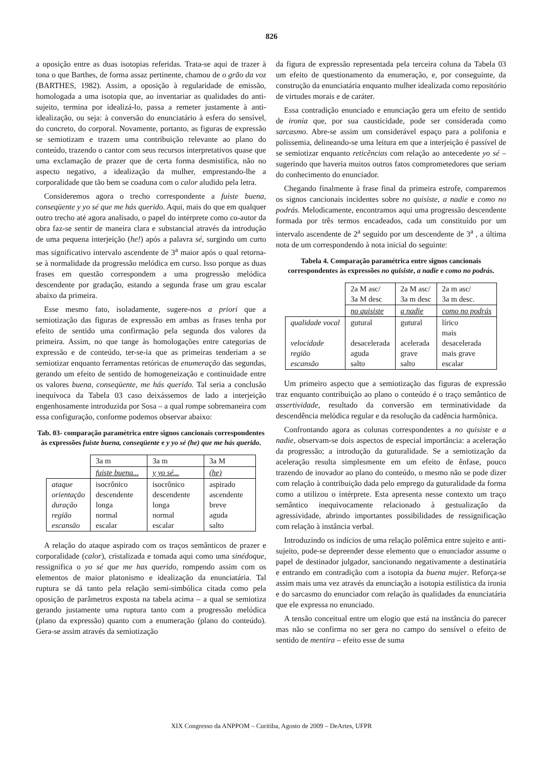826
a oposição entre as duas isotopias referidas. Trata-se aqui de trazer à tona o que Barthes, de forma assaz pertinente, chamou de o grão da voz (BARTHES, 1982). Assim, a oposição à regularidade de emissão, homologada a uma isotopia que, ao inventariar as qualidades do anti-sujeito, termina por idealizá-lo, passa a remeter justamente à anti-idealização, ou seja: à conversão do enunciatário à esfera do sensível, do concreto, do corporal. Novamente, portanto, as figuras de expressão se semiotizam e trazem uma contribuição relevante ao plano do conteúdo, trazendo o cantor com seus recursos interpretativos quase que uma exclamação de prazer que de certa forma desmistifica, não no aspecto negativo, a idealização da mulher, emprestando-lhe a corporalidade que tão bem se coaduna com o calor aludido pela letra.
Consideremos agora o trecho correspondente a fuiste buena, conseqüente y yo sé que me hás querido. Aqui, mais do que em qualquer outro trecho até agora analisado, o papel do intérprete como co-autor da obra faz-se sentir de maneira clara e substancial através da introdução de uma pequena interjeição (he!) após a palavra sé, surgindo um curto mas significativo intervalo ascendente de 3<sup>a</sup> maior após o qual retorna-se à normalidade da progressão melódica em curso. Isso porque as duas frases em questão correspondem a uma progressão melódica descendente por gradação, estando a segunda frase um grau escalar abaixo da primeira.
Esse mesmo fato, isoladamente, sugere-nos a priori que a semiotização das figuras de expressão em ambas as frases tenha por efeito de sentido uma confirmação pela segunda dos valores da primeira. Assim, no que tange às homologações entre categorias de expressão e de conteúdo, ter-se-ia que as primeiras tenderiam a se semiotizar enquanto ferramentas retóricas de enumeração das segundas, gerando um efeito de sentido de homogeneização e continuidade entre os valores buena, conseqüente, me hás querido. Tal seria a conclusão inequívoca da Tabela 03 caso deixássemos de lado a interjeição engenhosamente introduzida por Sosa – a qual rompe sobremaneira com essa configuração, conforme podemos observar abaixo:
Tab. 03- comparação paramétrica entre signos cancionais correspondentes às expressões fuiste buena, conseqüente e y yo sé (he) que me hás querido.
| | 3a m | 3a m | 3a M |
| | fuiste buena... | y yo sé... | (he) |
| ataque orientação duração região escansão | isocrônico descendente longa normal escalar | isocrônico descendente longa normal escalar | aspirado ascendente breve aguda salto |
A relação do ataque aspirado com os traços semânticos de prazer e corporalidade (calor), cristalizada e tomada aqui como uma sinédoque, ressignifica o yo sé que me has querido, rompendo assim com os elementos de maior platonismo e idealização da enunciatária. Tal ruptura se dá tanto pela relação semi-simbólica citada como pela oposição de parâmetros exposta na tabela acima – a qual se semiotiza gerando justamente uma ruptura tanto com a progressão melódica (plano da expressão) quanto com a enumeração (plano do conteúdo). Gera-se assim através da semiotização
da figura de expressão representada pela terceira coluna da Tabela 03 um efeito de questionamento da enumeração, e, por conseguinte, da construção da enunciatária enquanto mulher idealizada como repositório de virtudes morais e de caráter.
Essa contradição enunciado e enunciação gera um efeito de sentido de ironia que, por sua causticidade, pode ser considerada como sarcasmo. Abre-se assim um considerável espaço para a polifonia e polissemia, delineando-se uma leitura em que a interjeição é passível de se semiotizar enquanto reticências com relação ao antecedente yo sé – sugerindo que haveria muitos outros fatos comprometedores que seriam do conhecimento do enunciador.
Chegando finalmente à frase final da primeira estrofe, comparemos os signos cancionais incidentes sobre no quisiste, a nadie e como no podrás. Melodicamente, encontramos aqui uma progressão descendente formada por três termos encadeados, cada um constituído por um intervalo ascendente de 2<sup>a</sup> seguido por um descendente de 3<sup>a</sup> , a última nota de um correspondendo à nota inicial do seguinte:
Tabela 4. Comparação paramétrica entre signos cancionais correspondentes às expressões no quisiste, a nadie e como no podrás.
| | 2a M asc/ 3a M desc | 2a M asc/ 3a m desc | 2a m asc/ 3a m desc. |
| | no quisiste | a nadie | como no podrás |
| qualidade vocal velocidade região escansão | gutural desacelerada aguda salto | gutural acelerada grave salto | lírico mais desacelerada mais grave escalar |
Um primeiro aspecto que a semiotização das figuras de expressão traz enquanto contribuição ao plano o conteúdo é o traço semântico de assertividade, resultado da conversão em terminatividade da descendência melódica regular e da resolução da cadência harmônica.
Confrontando agora as colunas correspondentes a no quisiste e a nadie, observam-se dois aspectos de especial importância: a aceleração da progressão; a introdução da guturalidade. Se a semiotização da aceleração resulta simplesmente em um efeito de ênfase, pouco trazendo de inovador ao plano do conteúdo, o mesmo não se pode dizer com relação à contribuição dada pelo emprego da guturalidade da forma como a utilizou o intérprete. Esta apresenta nesse contexto um traço semântico inequivocamente relacionado à gestualização da agressividade, abrindo importantes possibilidades de ressignificação com relação à instância verbal.
Introduzindo os indícios de uma relação polêmica entre sujeito e anti-sujeito, pode-se depreender desse elemento que o enunciador assume o papel de destinador julgador, sancionando negativamente a destinatária e entrando em contradição com a isotopia da buena mujer. Reforça-se assim mais uma vez através da enunciação a isotopia estilística da ironia e do sarcasmo do enunciador com relação às qualidades da enunciatária que ele expressa no enunciado.
A tensão conceitual entre um elogio que está na instância do parecer mas não se confirma no ser gera no campo do sensível o efeito de sentido de mentira – efeito esse de suma
XIX Congresso da ANPPOM – Curitiba, Agosto de 2009 – DeArtes, UFPR